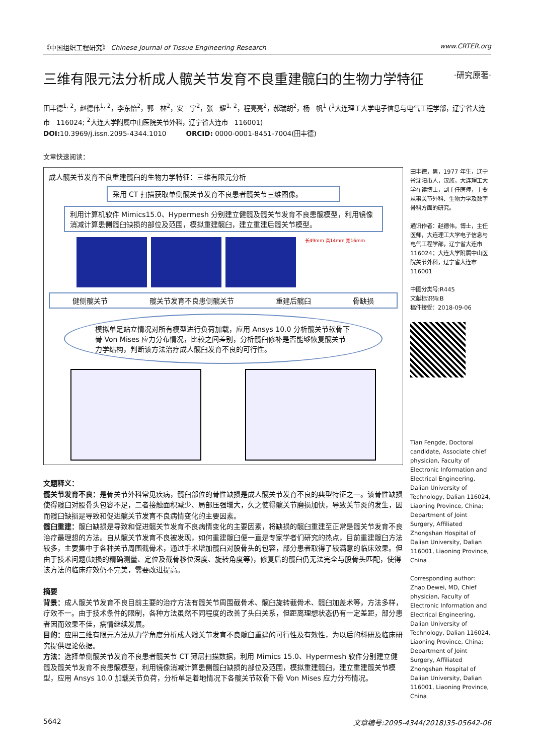《中国组织工程研究》 Chinese Journal of Tissue Engineering Research www.CRTER.org
三维有限元法分析成人髋关节发育不良重建髋臼的生物力学特征 ·研究原著·
田丰德<sup>1, 2</sup>，赵德伟<sup>1, 2</sup>，李东怡<sup>2</sup>，郭　林<sup>2</sup>，安　宁<sup>2</sup>，张　耀<sup>1, 2</sup>，程亮亮<sup>2</sup>，郝瑞胡<sup>2</sup>，杨　帆<sup>1</sup> (<sup>1</sup>大连理工大学电子信息与电气工程学部，辽宁省大连市　116024; <sup>2</sup>大连大学附属中山医院关节外科，辽宁省大连市　116001)
DOI: 10.3969/j.issn.2095-4344.1010　　　ORCID: 0000-0001-8451-7004(田丰德)
文章快速阅读：
成人髋关节发育不良重建髋臼的生物力学特征：三维有限元分析
采用 CT 扫描获取单侧髋关节发育不良患者髋关节三维图像。
利用计算机软件 Mimics15.0、Hypermesh 分别建立健髋及髋关节发育不良患髋模型，利用镜像消减计算患侧髋臼缺损的部位及范围，模拟重建髋臼，建立重建后髋关节模型。
长49mm 高14mm 宽16mm
健侧髋关节 髋关节发育不良患侧髋关节 重建后髋臼 骨缺损
模拟单足站立情况对所有模型进行负荷加载，应用 Ansys 10.0 分析髋关节软骨下骨 Von Mises 应力分布情况，比较之间差别，分析髋臼修补是否能够恢复髋关节力学结构，判断该方法治疗成人髋臼发育不良的可行性。
文题释义：
髋关节发育不良：是骨关节外科常见疾病，髋臼部位的骨性缺损是成人髋关节发育不良的典型特征之一。该骨性缺损使得髋臼对股骨头包容不足，二者接触面积减少、局部压强增大，久之使得髋关节磨损加快，导致关节炎的发生，因而髋臼缺损是导致和促进髋关节发育不良病情变化的主要因素。
髋臼重建：髋臼缺损是导致和促进髋关节发育不良病情变化的主要因素，将缺损的髋臼重建至正常是髋关节发育不良治疗最理想的方法。自从髋关节发育不良被发现，如何重建髋臼便一直是专家学者们研究的热点，目前重建髋臼方法较多，主要集中于各种关节周围截骨术，通过手术增加髋臼对股骨头的包容，部分患者取得了较满意的临床效果。但由于技术问题(缺损的精确测量、定位及截骨移位深度、旋转角度等)，修复后的髋臼仍无法完全与股骨头匹配，使得该方法的临床疗效仍不完美，需要改进提高。
摘要
背景：成人髋关节发育不良目前主要的治疗方法有髋关节周围截骨术、髋臼旋转截骨术、髋臼加盖术等，方法多样，疗效不一。由于技术条件的限制，各种方法虽然不同程度的改善了头臼关系，但距离理想状态仍有一定差距，部分患者因而效果不佳，病情继续发展。
目的：应用三维有限元方法从力学角度分析成人髋关节发育不良髋臼重建的可行性及有效性，为以后的科研及临床研究提供理论依据。
方法：选择单侧髋关节发育不良患者髋关节 CT 薄层扫描数据，利用 Mimics 15.0、Hypermesh 软件分别建立健髋及髋关节发育不良患髋模型，利用镜像消减计算患侧髋臼缺损的部位及范围，模拟重建髋臼，建立重建髋关节模型，应用 Ansys 10.0 加载关节负荷，分析单足着地情况下各髋关节软骨下骨 Von Mises 应力分布情况。
田丰德，男，1977 年生，辽宁省沈阳市人，汉族，大连理工大学在读博士，副主任医师，主要从事关节外科、生物力学及数字骨科方面的研究。
通讯作者：赵德伟，博士，主任医师，大连理工大学电子信息与电气工程学部，辽宁省大连市116024；大连大学附属中山医院关节外科，辽宁省大连市 116001
中图分类号:R445
文献标识码:B
稿件接受：2018-09-06
Tian Fengde, Doctoral candidate, Associate chief physician, Faculty of Electronic Information and Electrical Engineering, Dalian University of Technology, Dalian 116024, Liaoning Province, China; Department of Joint Surgery, Affiliated Zhongshan Hospital of Dalian University, Dalian 116001, Liaoning Province, China
Corresponding author: Zhao Dewei, MD, Chief physician, Faculty of Electronic Information and Electrical Engineering, Dalian University of Technology, Dalian 116024, Liaoning Province, China; Department of Joint Surgery, Affiliated Zhongshan Hospital of Dalian University, Dalian 116001, Liaoning Province, China
5642 文章编号:2095-4344(2018)35-05642-06